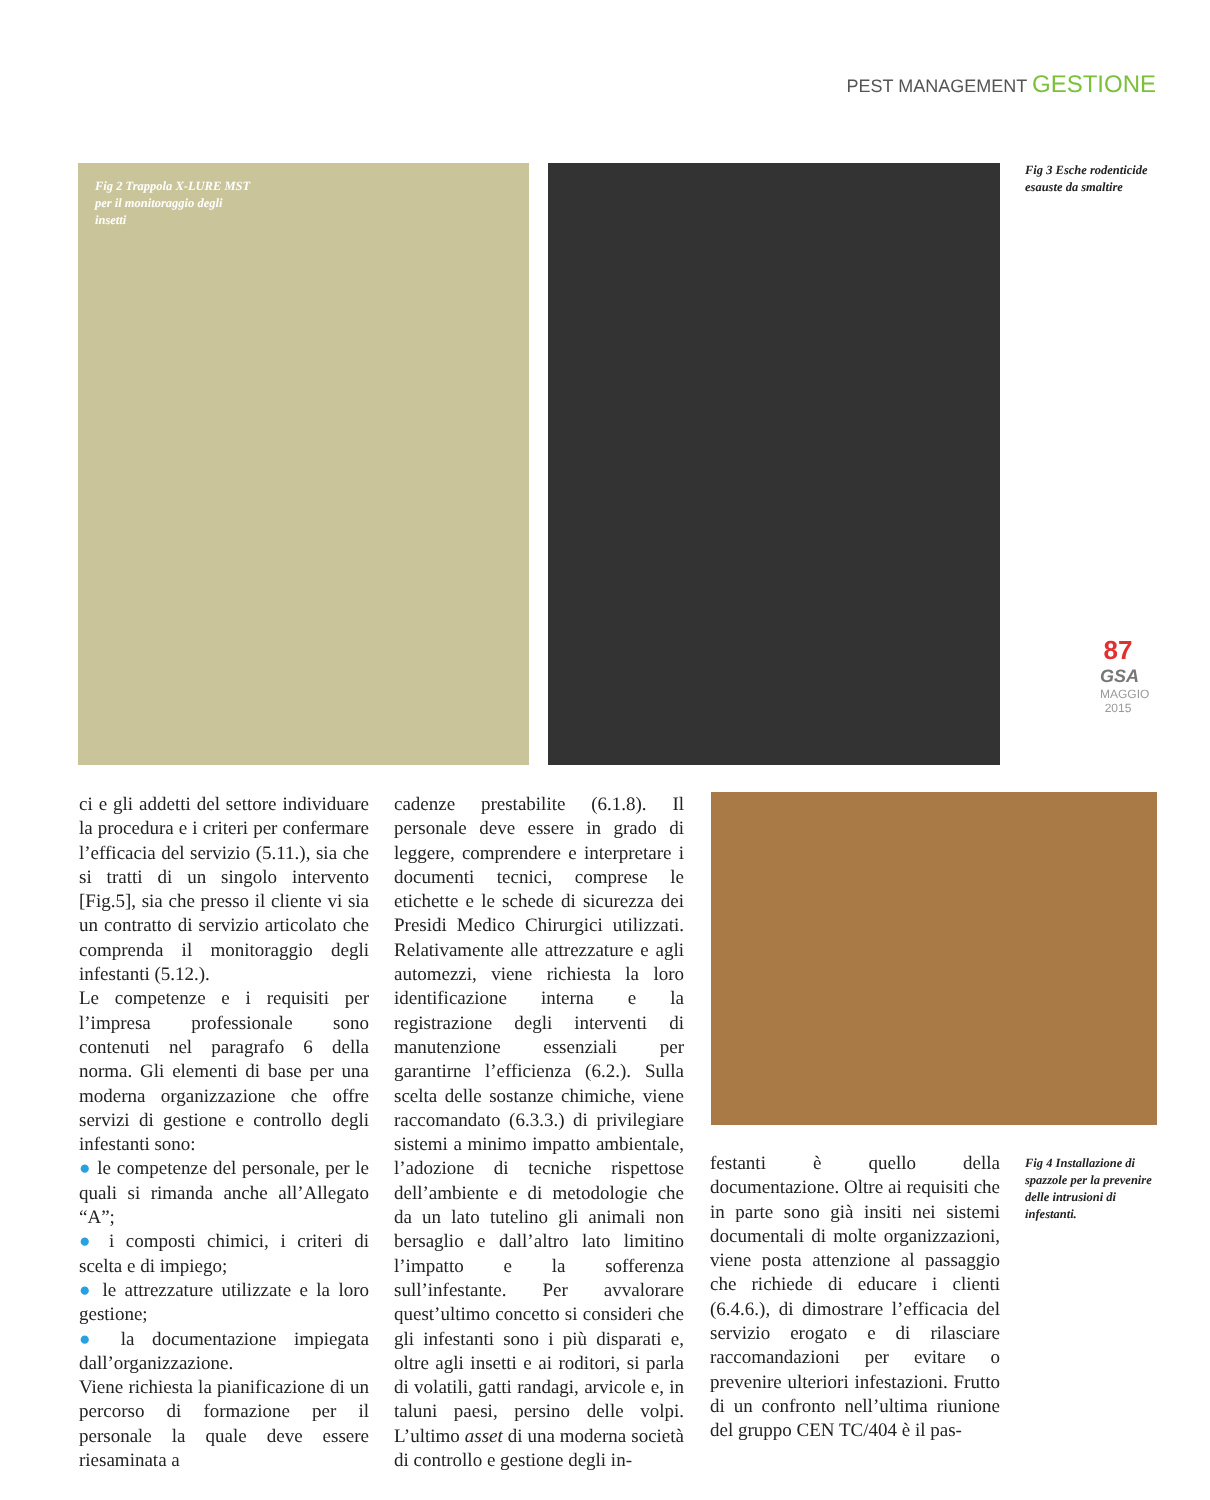PEST MANAGEMENT GESTIONE
Fig 2 Trappola X-LURE MST per il monitoraggio degli insetti
Fig 3 Esche rodenticide esauste da smaltire
87
GSA
MAGGIO
2015
ci e gli addetti del settore individuare la procedura e i criteri per confermare l’efficacia del servizio (5.11.), sia che si tratti di un singolo intervento [Fig.5], sia che presso il cliente vi sia un contratto di servizio articolato che comprenda il monitoraggio degli infestanti (5.12.).
Le competenze e i requisiti per l’impresa professionale sono contenuti nel paragrafo 6 della norma. Gli elementi di base per una moderna organizzazione che offre servizi di gestione e controllo degli infestanti sono:
● le competenze del personale, per le quali si rimanda anche all’Allegato “A”;
● i composti chimici, i criteri di scelta e di impiego;
● le attrezzature utilizzate e la loro gestione;
● la documentazione impiegata dall’organizzazione.
Viene richiesta la pianificazione di un percorso di formazione per il personale la quale deve essere riesaminata a
cadenze prestabilite (6.1.8). Il personale deve essere in grado di leggere, comprendere e interpretare i documenti tecnici, comprese le etichette e le schede di sicurezza dei Presidi Medico Chirurgici utilizzati. Relativamente alle attrezzature e agli automezzi, viene richiesta la loro identificazione interna e la registrazione degli interventi di manutenzione essenziali per garantirne l’efficienza (6.2.). Sulla scelta delle sostanze chimiche, viene raccomandato (6.3.3.) di privilegiare sistemi a minimo impatto ambientale, l’adozione di tecniche rispettose dell’ambiente e di metodologie che da un lato tutelino gli animali non bersaglio e dall’altro lato limitino l’impatto e la sofferenza sull’infestante. Per avvalorare quest’ultimo concetto si consideri che gli infestanti sono i più disparati e, oltre agli insetti e ai roditori, si parla di volatili, gatti randagi, arvicole e, in taluni paesi, persino delle volpi. L’ultimo asset di una moderna società di controllo e gestione degli in-
festanti è quello della documentazione. Oltre ai requisiti che in parte sono già insiti nei sistemi documentali di molte organizzazioni, viene posta attenzione al passaggio che richiede di educare i clienti (6.4.6.), di dimostrare l’efficacia del servizio erogato e di rilasciare raccomandazioni per evitare o prevenire ulteriori infestazioni. Frutto di un confronto nell’ultima riunione del gruppo CEN TC/404 è il pas-
Fig 4 Installazione di spazzole per la prevenire delle intrusioni di infestanti.